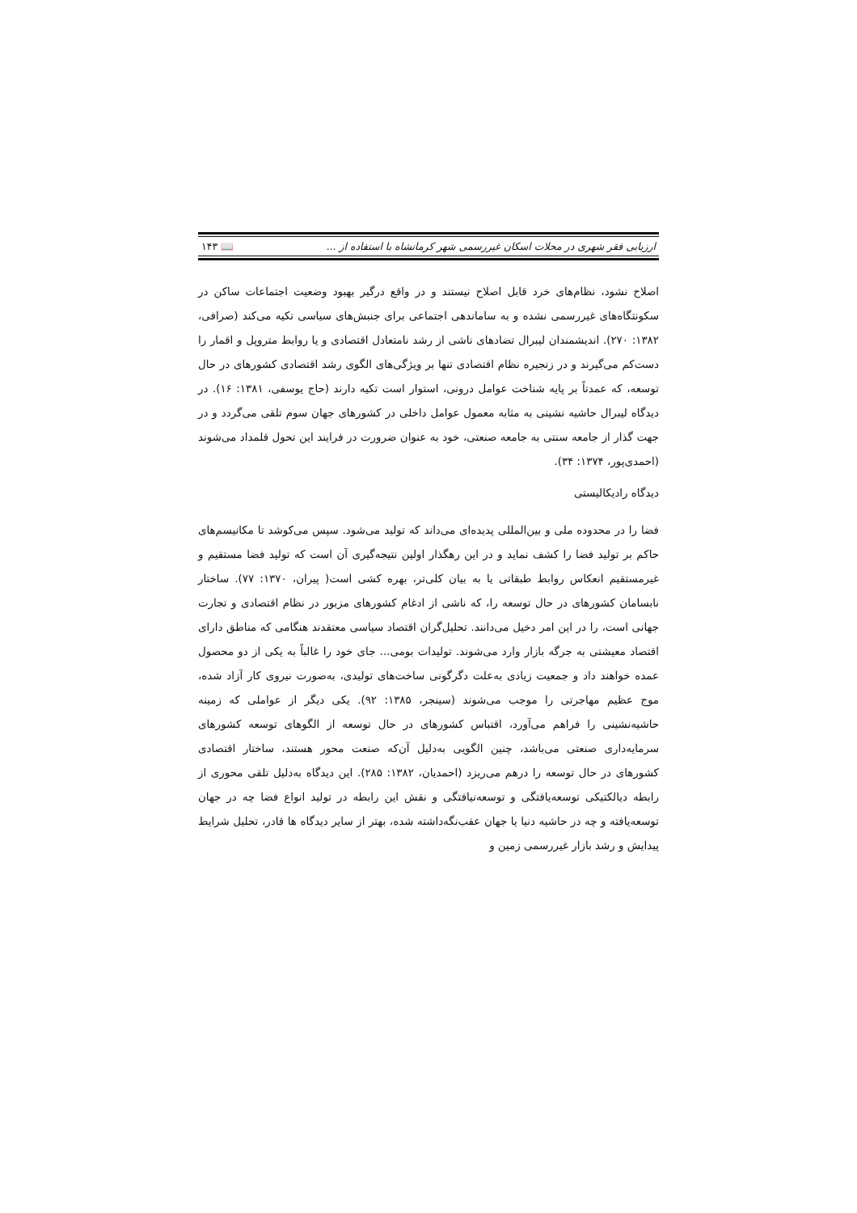ارزیابی فقر شهری در محلات اسکان غیررسمی شهر کرمانشاه با استفاده از ... 📖 ۱۴۳
اصلاح نشود، نظام‌های خرد قابل اصلاح نیستند و در واقع درگیر بهبود وضعیت اجتماعات ساکن در سکونتگاه‌های غیررسمی نشده و به ساماندهی اجتماعی برای جنبش‌های سیاسی تکیه می‌کند (صرافی، ۱۳۸۲: ۲۷۰). اندیشمندان لیبرال تضادهای ناشی از رشد نامتعادل اقتصادی و یا روابط متروپل و اقمار را دست‌کم می‌گیرند و در زنجیره نظام اقتصادی تنها بر ویژگی‌های الگوی رشد اقتصادی کشورهای در حال توسعه، که عمدتاً بر پایه شناخت عوامل درونی، استوار است تکیه دارند (حاج یوسفی، ۱۳۸۱: ۱۶). در دیدگاه لیبرال حاشیه نشینی به مثابه معمول عوامل داخلی در کشورهای جهان سوم تلقی می‌گردد و در جهت گذار از جامعه سنتی به جامعه صنعتی، خود به عنوان ضرورت در فرایند این تحول قلمداد می‌شوند (احمدی‌پور، ۱۳۷۴: ۳۴).
دیدگاه رادیکالیستی
فضا را در محدوده ملی و بین‌المللی پدیده‌ای می‌داند که تولید می‌شود. سپس می‌کوشد تا مکانیسم‌های حاکم بر تولید فضا را کشف نماید و در این رهگذار اولین نتیجه‌گیری آن است که تولید فضا مستقیم و غیرمستقیم انعکاس روابط طبقاتی یا به بیان کلی‌تر، بهره کشی است( پیران، ۱۳۷۰: ۷۷). ساختار نابسامان کشورهای در حال توسعه را، که ناشی از ادغام کشورهای مزبور در نظام اقتصادی و تجارت جهانی است، را در این امر دخیل می‌دانند. تحلیل‌گران اقتصاد سیاسی معتقدند هنگامی که مناطق دارای اقتصاد معیشتی به جرگه بازار وارد می‌شوند. تولیدات بومی... جای خود را غالباً به یکی از دو محصول عمده خواهند داد و جمعیت زیادی به‌علت دگرگونی ساخت‌های تولیدی، به‌صورت نیروی کار آزاد شده، موج عظیم مهاجرتی را موجب می‌شوند (سینجر، ۱۳۸۵: ۹۲). یکی دیگر از عواملی که زمینه حاشیه‌نشینی را فراهم می‌آورد، اقتباس کشورهای در حال توسعه از الگوهای توسعه کشورهای سرمایه‌داری صنعتی می‌باشد، چنین الگویی به‌دلیل آن‌که صنعت محور هستند، ساختار اقتصادی کشورهای در حال توسعه را درهم می‌ریزد (احمدیان، ۱۳۸۲: ۲۸۵). این دیدگاه به‌دلیل تلقی محوری از رابطه دیالکتیکی توسعه‌یافتگی و توسعه‌نیافتگی و نقش این رابطه در تولید انواع فضا چه در جهان توسعه‌یافته و چه در حاشیه دنیا یا جهان عقب‌نگه‌داشته شده، بهتر از سایر دیدگاه ها قادر، تحلیل شرایط پیدایش و رشد بازار غیررسمی زمین و